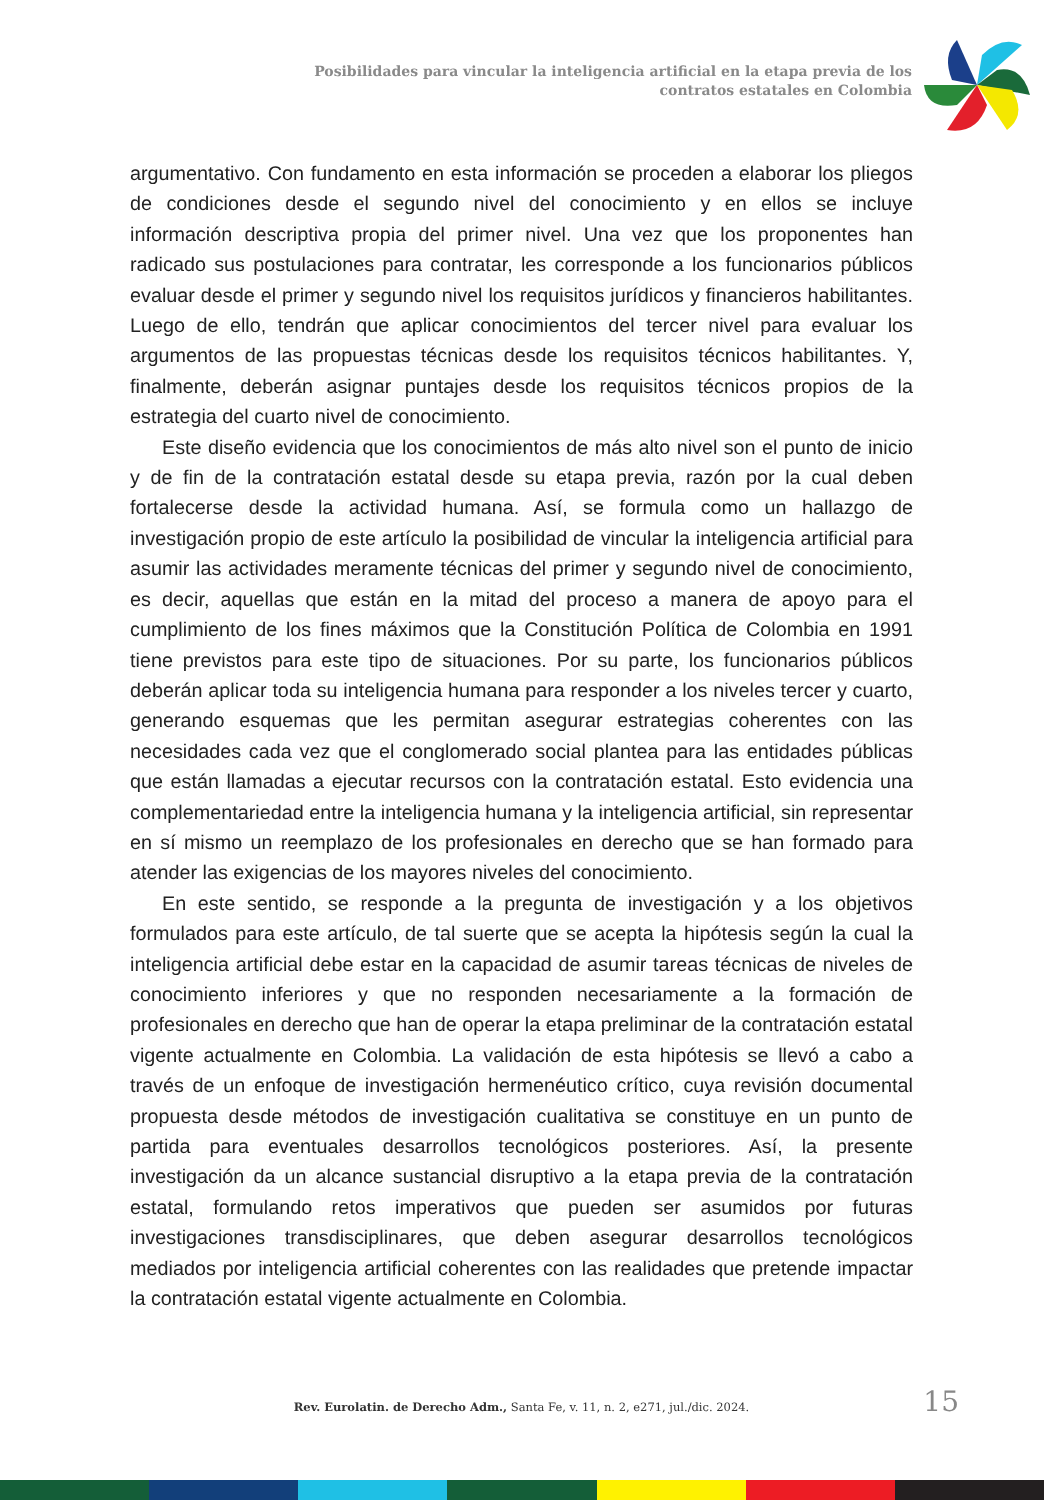Posibilidades para vincular la inteligencia artificial en la etapa previa de los contratos estatales en Colombia
argumentativo. Con fundamento en esta información se proceden a elaborar los pliegos de condiciones desde el segundo nivel del conocimiento y en ellos se incluye información descriptiva propia del primer nivel. Una vez que los proponentes han radicado sus postulaciones para contratar, les corresponde a los funcionarios públicos evaluar desde el primer y segundo nivel los requisitos jurídicos y financieros habilitantes. Luego de ello, tendrán que aplicar conocimientos del tercer nivel para evaluar los argumentos de las propuestas técnicas desde los requisitos técnicos habilitantes. Y, finalmente, deberán asignar puntajes desde los requisitos técnicos propios de la estrategia del cuarto nivel de conocimiento.
Este diseño evidencia que los conocimientos de más alto nivel son el punto de inicio y de fin de la contratación estatal desde su etapa previa, razón por la cual deben fortalecerse desde la actividad humana. Así, se formula como un hallazgo de investigación propio de este artículo la posibilidad de vincular la inteligencia artificial para asumir las actividades meramente técnicas del primer y segundo nivel de conocimiento, es decir, aquellas que están en la mitad del proceso a manera de apoyo para el cumplimiento de los fines máximos que la Constitución Política de Colombia en 1991 tiene previstos para este tipo de situaciones. Por su parte, los funcionarios públicos deberán aplicar toda su inteligencia humana para responder a los niveles tercer y cuarto, generando esquemas que les permitan asegurar estrategias coherentes con las necesidades cada vez que el conglomerado social plantea para las entidades públicas que están llamadas a ejecutar recursos con la contratación estatal. Esto evidencia una complementariedad entre la inteligencia humana y la inteligencia artificial, sin representar en sí mismo un reemplazo de los profesionales en derecho que se han formado para atender las exigencias de los mayores niveles del conocimiento.
En este sentido, se responde a la pregunta de investigación y a los objetivos formulados para este artículo, de tal suerte que se acepta la hipótesis según la cual la inteligencia artificial debe estar en la capacidad de asumir tareas técnicas de niveles de conocimiento inferiores y que no responden necesariamente a la formación de profesionales en derecho que han de operar la etapa preliminar de la contratación estatal vigente actualmente en Colombia. La validación de esta hipótesis se llevó a cabo a través de un enfoque de investigación hermenéutico crítico, cuya revisión documental propuesta desde métodos de investigación cualitativa se constituye en un punto de partida para eventuales desarrollos tecnológicos posteriores. Así, la presente investigación da un alcance sustancial disruptivo a la etapa previa de la contratación estatal, formulando retos imperativos que pueden ser asumidos por futuras investigaciones transdisciplinares, que deben asegurar desarrollos tecnológicos mediados por inteligencia artificial coherentes con las realidades que pretende impactar la contratación estatal vigente actualmente en Colombia.
Rev. Eurolatin. de Derecho Adm., Santa Fe, v. 11, n. 2, e271, jul./dic. 2024. 15